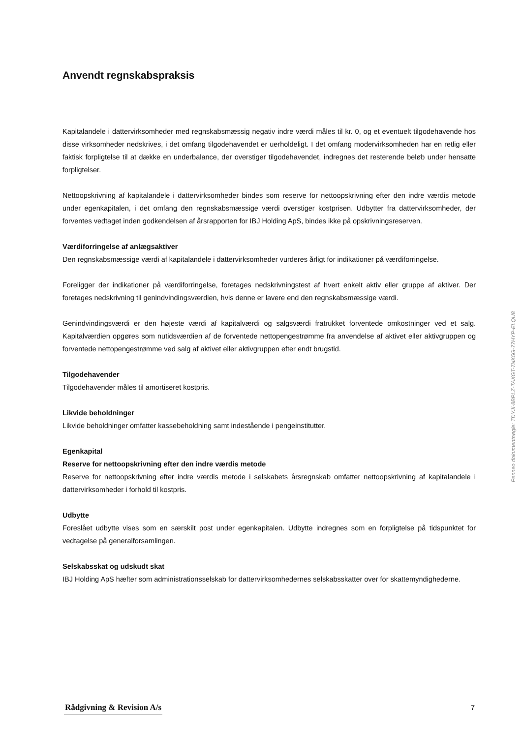Anvendt regnskabspraksis
Kapitalandele i dattervirksomheder med regnskabsmæssig negativ indre værdi måles til kr. 0, og et eventuelt tilgodehavende hos disse virksomheder nedskrives, i det omfang tilgodehavendet er uerholdeligt. I det omfang modervirksomheden har en retlig eller faktisk forpligtelse til at dække en underbalance, der overstiger tilgodehavendet, indregnes det resterende beløb under hensatte forpligtelser.
Nettoopskrivning af kapitalandele i dattervirksomheder bindes som reserve for nettoopskrivning efter den indre værdis metode under egenkapitalen, i det omfang den regnskabsmæssige værdi overstiger kostprisen. Udbytter fra dattervirksomheder, der forventes vedtaget inden godkendelsen af årsrapporten for IBJ Holding ApS, bindes ikke på opskrivningsreserven.
Værdiforringelse af anlægsaktiver
Den regnskabsmæssige værdi af kapitalandele i dattervirksomheder vurderes årligt for indikationer på værdiforringelse.
Foreligger der indikationer på værdiforringelse, foretages nedskrivningstest af hvert enkelt aktiv eller gruppe af aktiver. Der foretages nedskrivning til genindvindingsværdien, hvis denne er lavere end den regnskabsmæssige værdi.
Genindvindingsværdi er den højeste værdi af kapitalværdi og salgsværdi fratrukket forventede omkostninger ved et salg. Kapitalværdien opgøres som nutidsværdien af de forventede nettopengestrømme fra anvendelse af aktivet eller aktivgruppen og forventede nettopengestrømme ved salg af aktivet eller aktivgruppen efter endt brugstid.
Tilgodehavender
Tilgodehavender måles til amortiseret kostpris.
Likvide beholdninger
Likvide beholdninger omfatter kassebeholdning samt indestående i pengeinstitutter.
Egenkapital
Reserve for nettoopskrivning efter den indre værdis metode
Reserve for nettoopskrivning efter indre værdis metode i selskabets årsregnskab omfatter nettoopskrivning af kapitalandele i dattervirksomheder i forhold til kostpris.
Udbytte
Foreslået udbytte vises som en særskilt post under egenkapitalen. Udbytte indregnes som en forpligtelse på tidspunktet for vedtagelse på generalforsamlingen.
Selskabsskat og udskudt skat
IBJ Holding ApS hæfter som administrationsselskab for dattervirksomhedernes selskabsskatter over for skattemyndighederne.
Penneo dokumentnøgle: TDYJI-8BPLZ-TAXGT-7NK5G-77HYP-ELQU8
Rådgivning & Revision A/s 7